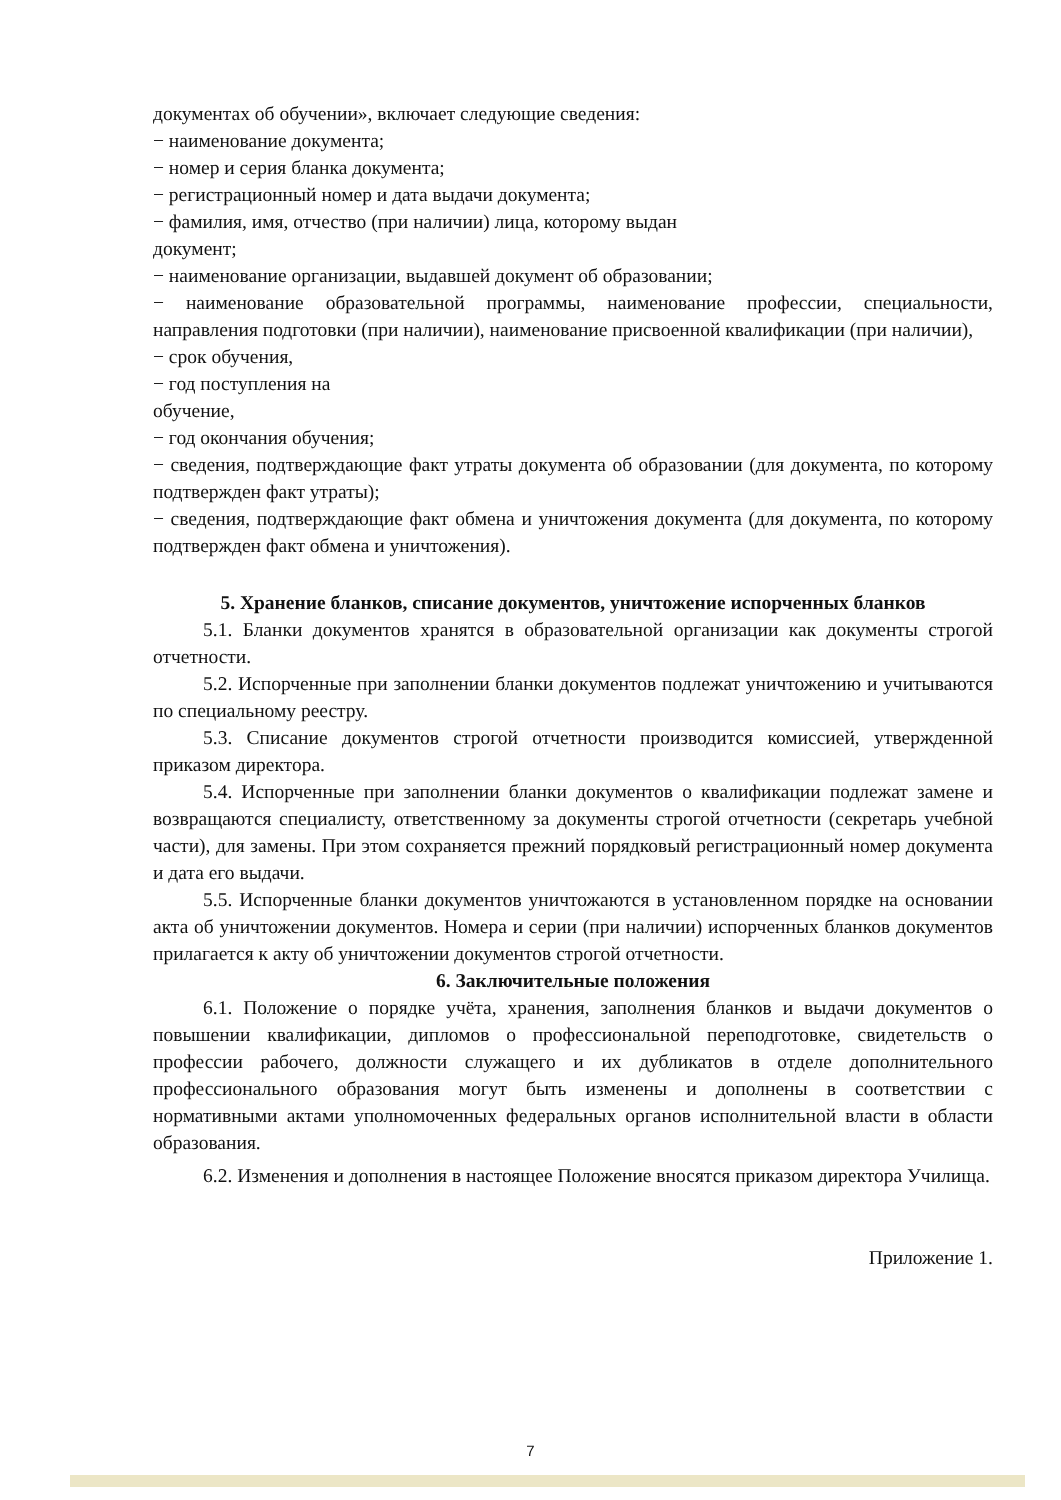документах об обучении», включает следующие сведения:
− наименование документа;
− номер и серия бланка документа;
− регистрационный номер и дата выдачи документа;
− фамилия, имя, отчество (при наличии) лица, которому выдан
документ;
− наименование организации, выдавшей документ об образовании;
− наименование образовательной программы, наименование профессии, специальности, направления подготовки (при наличии), наименование присвоенной квалификации (при наличии),
− срок обучения,
− год поступления на
обучение,
− год окончания обучения;
− сведения, подтверждающие факт утраты документа об образовании (для документа, по которому подтвержден факт утраты);
− сведения, подтверждающие факт обмена и уничтожения документа (для документа, по которому подтвержден факт обмена и уничтожения).
5. Хранение бланков, списание документов, уничтожение испорченных бланков
5.1. Бланки документов хранятся в образовательной организации как документы строгой отчетности.
5.2. Испорченные при заполнении бланки документов подлежат уничтожению и учитываются по специальному реестру.
5.3. Списание документов строгой отчетности производится комиссией, утвержденной приказом директора.
5.4. Испорченные при заполнении бланки документов о квалификации подлежат замене и возвращаются специалисту, ответственному за документы строгой отчетности (секретарь учебной части), для замены. При этом сохраняется прежний порядковый регистрационный номер документа и дата его выдачи.
5.5. Испорченные бланки документов уничтожаются в установленном порядке на основании акта об уничтожении документов. Номера и серии (при наличии) испорченных бланков документов прилагается к акту об уничтожении документов строгой отчетности.
6. Заключительные положения
6.1. Положение о порядке учёта, хранения, заполнения бланков и выдачи документов о повышении квалификации, дипломов о профессиональной переподготовке, свидетельств о профессии рабочего, должности служащего и их дубликатов в отделе дополнительного профессионального образования могут быть изменены и дополнены в соответствии с нормативными актами уполномоченных федеральных органов исполнительной власти в области образования.
6.2. Изменения и дополнения в настоящее Положение вносятся приказом директора Училища.
Приложение 1.
7